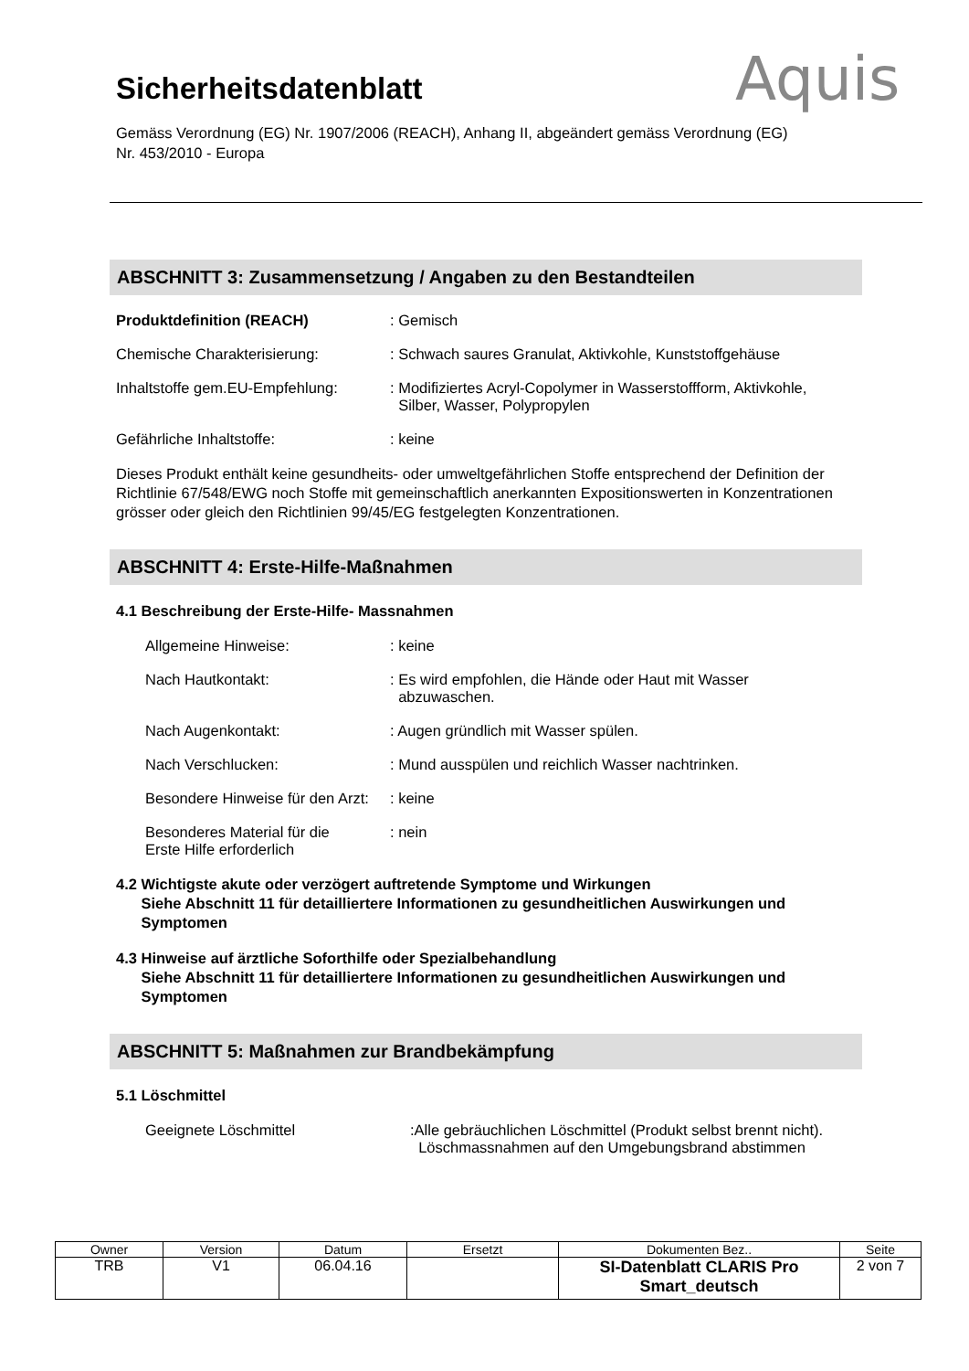Aquis
Sicherheitsdatenblatt
Gemäss Verordnung (EG) Nr. 1907/2006 (REACH), Anhang II, abgeändert gemäss Verordnung (EG) Nr. 453/2010 - Europa
ABSCHNITT 3: Zusammensetzung / Angaben zu den Bestandteilen
Produktdefinition (REACH) : Gemisch
Chemische Charakterisierung: : Schwach saures Granulat, Aktivkohle, Kunststoffgehäuse
Inhaltstoffe gem.EU-Empfehlung:
: Modifiziertes Acryl-Copolymer in Wasserstoffform, Aktivkohle,
Silber, Wasser, Polypropylen
Gefährliche Inhaltstoffe: : keine
Dieses Produkt enthält keine gesundheits- oder umweltgefährlichen Stoffe entsprechend der Definition der Richtlinie 67/548/EWG noch Stoffe mit gemeinschaftlich anerkannten Expositionswerten in Konzentrationen grösser oder gleich den Richtlinien 99/45/EG festgelegten Konzentrationen.
ABSCHNITT 4: Erste-Hilfe-Maßnahmen
4.1 Beschreibung der Erste-Hilfe- Massnahmen
Allgemeine Hinweise: : keine
Nach Hautkontakt: : Es wird empfohlen, die Hände oder Haut mit Wasser
abzuwaschen.
Nach Augenkontakt: : Augen gründlich mit Wasser spülen.
Nach Verschlucken: : Mund ausspülen und reichlich Wasser nachtrinken.
Besondere Hinweise für den Arzt:
: keine
Besonderes Material für die
Erste Hilfe erforderlich
: nein
4.2 Wichtigste akute oder verzögert auftretende Symptome und Wirkungen
Siehe Abschnitt 11 für detailliertere Informationen zu gesundheitlichen Auswirkungen und
Symptomen
4.3 Hinweise auf ärztliche Soforthilfe oder Spezialbehandlung
Siehe Abschnitt 11 für detailliertere Informationen zu gesundheitlichen Auswirkungen und
Symptomen
ABSCHNITT 5: Maßnahmen zur Brandbekämpfung
5.1 Löschmittel
Geeignete Löschmittel :Alle gebräuchlichen Löschmittel (Produkt selbst brennt nicht).
Löschmassnahmen auf den Umgebungsbrand abstimmen
| Owner | Version | Datum | Ersetzt | Dokumenten Bez.. | Seite |
| TRB | V1 | 06.04.16 | | SI-Datenblatt CLARIS Pro Smart_deutsch | 2 von 7 |